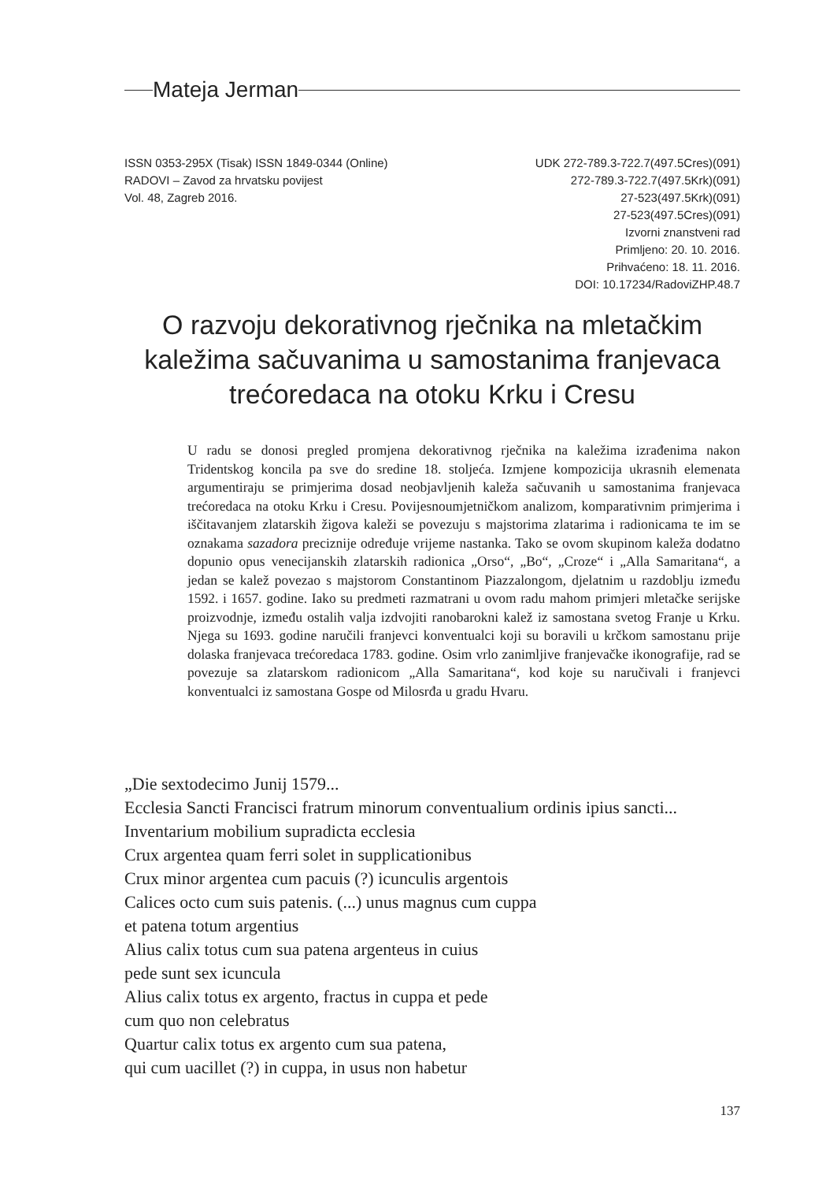Mateja Jerman
ISSN 0353-295X (Tisak) ISSN 1849-0344 (Online)
RADOVI – Zavod za hrvatsku povijest
Vol. 48, Zagreb 2016.
UDK 272-789.3-722.7(497.5Cres)(091)
272-789.3-722.7(497.5Krk)(091)
27-523(497.5Krk)(091)
27-523(497.5Cres)(091)
Izvorni znanstveni rad
Primljeno: 20. 10. 2016.
Prihvaćeno: 18. 11. 2016.
DOI: 10.17234/RadoviZHP.48.7
O razvoju dekorativnog rječnika na mletačkim kaležima sačuvanima u samostanima franjevaca trećoredaca na otoku Krku i Cresu
U radu se donosi pregled promjena dekorativnog rječnika na kaležima izrađenima nakon Tridentskog koncila pa sve do sredine 18. stoljeća. Izmjene kompozicija ukrasnih elemenata argumentiraju se primjerima dosad neobjavljenih kaleža sačuvanih u samostanima franjevaca trećoredaca na otoku Krku i Cresu. Povijesnoumjetničkom analizom, komparativnim primjerima i iščitavanjem zlatarskih žigova kaleži se povezuju s majstorima zlatarima i radionicama te im se oznakama sazadora preciznije određuje vrijeme nastanka. Tako se ovom skupinom kaleža dodatno dopunio opus venecijanskih zlatarskih radionica „Orso“, „Bo“, „Croze“ i „Alla Samaritana“, a jedan se kalež povezao s majstorom Constantinom Piazzalongom, djelatnim u razdoblju između 1592. i 1657. godine. Iako su predmeti razmatrani u ovom radu mahom primjeri mletačke serijske proizvodnje, između ostalih valja izdvojiti ranobarokni kalež iz samostana svetog Franje u Krku. Njega su 1693. godine naručili franjevci konventualci koji su boravili u krčkom samostanu prije dolaska franjevaca trećoredaca 1783. godine. Osim vrlo zanimljive franjevačke ikonografije, rad se povezuje sa zlatarskom radionicom „Alla Samaritana“, kod koje su naručivali i franjevci konventualci iz samostana Gospe od Milosrđa u gradu Hvaru.
„Die sextodecimo Junij 1579...
Ecclesia Sancti Francisci fratrum minorum conventualium ordinis ipius sancti...
Inventarium mobilium supradicta ecclesia
Crux argentea quam ferri solet in supplicationibus
Crux minor argentea cum pacuis (?) icunculis argentois
Calices octo cum suis patenis. (...) unus magnus cum cuppa
et patena totum argentius
Alius calix totus cum sua patena argenteus in cuius
pede sunt sex icuncula
Alius calix totus ex argento, fractus in cuppa et pede
cum quo non celebratus
Quartur calix totus ex argento cum sua patena,
qui cum uacillet (?) in cuppa, in usus non habetur
137